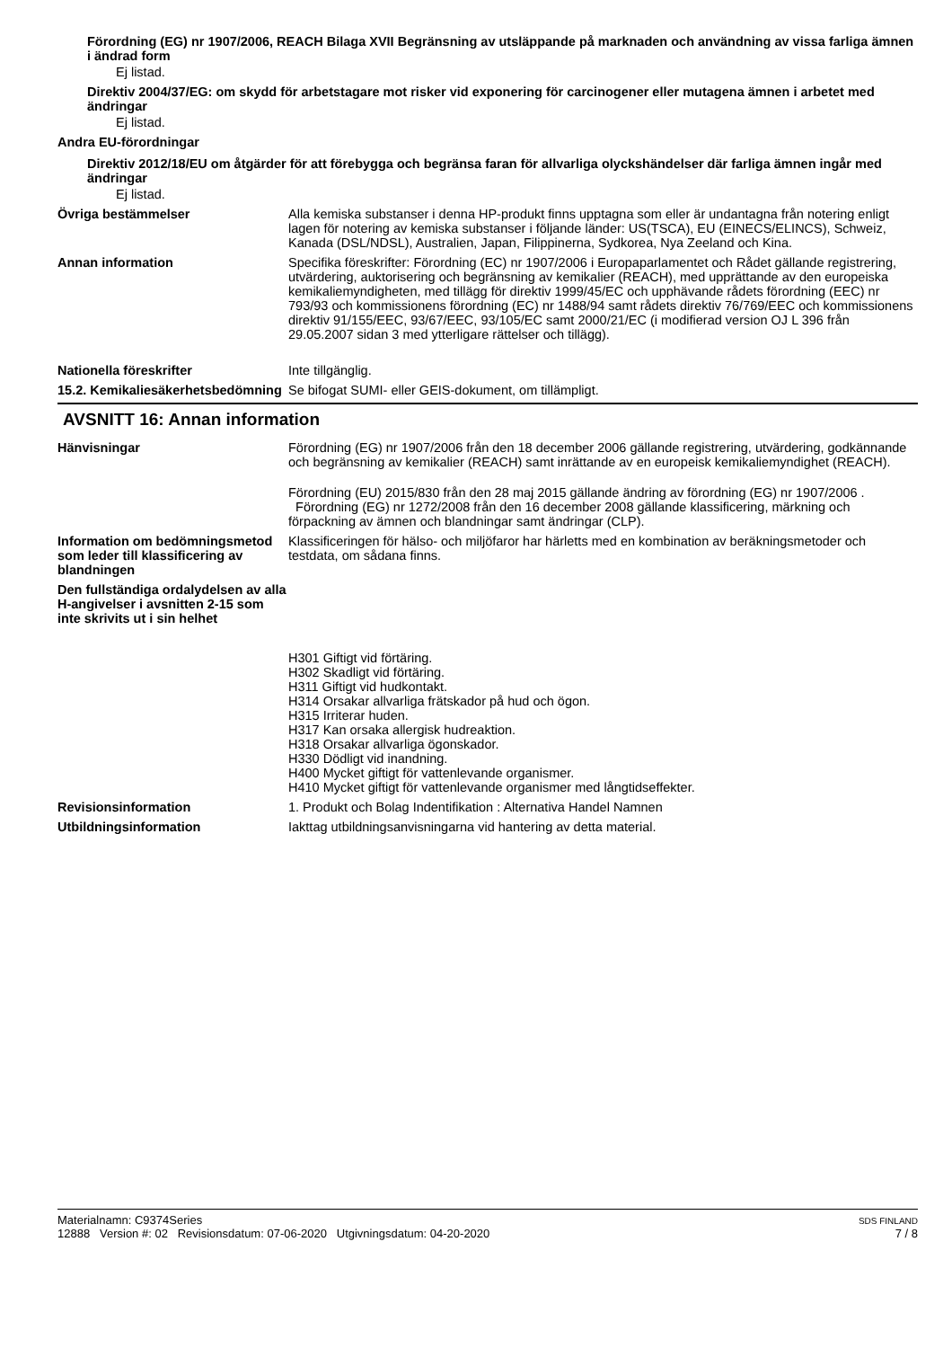Förordning (EG) nr 1907/2006, REACH Bilaga XVII Begränsning av utsläppande på marknaden och användning av vissa farliga ämnen i ändrad form
Ej listad.
Direktiv 2004/37/EG: om skydd för arbetstagare mot risker vid exponering för carcinogener eller mutagena ämnen i arbetet med ändringar
Ej listad.
Andra EU-förordningar
Direktiv 2012/18/EU om åtgärder för att förebygga och begränsa faran för allvarliga olyckshändelser där farliga ämnen ingår med ändringar
Ej listad.
Övriga bestämmelser Alla kemiska substanser i denna HP-produkt finns upptagna som eller är undantagna från notering enligt lagen för notering av kemiska substanser i följande länder: US(TSCA), EU (EINECS/ELINCS), Schweiz, Kanada (DSL/NDSL), Australien, Japan, Filippinerna, Sydkorea, Nya Zeeland och Kina.
Annan information Specifika föreskrifter: Förordning (EC) nr 1907/2006 i Europaparlamentet och Rådet gällande registrering, utvärdering, auktorisering och begränsning av kemikalier (REACH), med upprättande av den europeiska kemikaliemyndigheten, med tillägg för direktiv 1999/45/EC och upphävande rådets förordning (EEC) nr 793/93 och kommissionens förordning (EC) nr 1488/94 samt rådets direktiv 76/769/EEC och kommissionens direktiv 91/155/EEC, 93/67/EEC, 93/105/EC samt 2000/21/EC (i modifierad version OJ L 396 från 29.05.2007 sidan 3 med ytterligare rättelser och tillägg).
Nationella föreskrifter Inte tillgänglig.
15.2. Kemikaliesäkerhetsbedömning
Se bifogat SUMI- eller GEIS-dokument, om tillämpligt.
AVSNITT 16: Annan information
Hänvisningar Förordning (EG) nr 1907/2006 från den 18 december 2006 gällande registrering, utvärdering, godkännande och begränsning av kemikalier (REACH) samt inrättande av en europeisk kemikaliemyndighet (REACH).
Förordning (EU) 2015/830 från den 28 maj 2015 gällande ändring av förordning (EG) nr 1907/2006 .
Förordning (EG) nr 1272/2008 från den 16 december 2008 gällande klassificering, märkning och förpackning av ämnen och blandningar samt ändringar (CLP).
Information om bedömningsmetod som leder till klassificering av blandningen
Klassificeringen för hälso- och miljöfaror har härletts med en kombination av beräkningsmetoder och testdata, om sådana finns.
Den fullständiga ordalydelsen av alla H-angivelser i avsnitten 2-15 som inte skrivits ut i sin helhet
H301 Giftigt vid förtäring.
H302 Skadligt vid förtäring.
H311 Giftigt vid hudkontakt.
H314 Orsakar allvarliga frätskador på hud och ögon.
H315 Irriterar huden.
H317 Kan orsaka allergisk hudreaktion.
H318 Orsakar allvarliga ögonskador.
H330 Dödligt vid inandning.
H400 Mycket giftigt för vattenlevande organismer.
H410 Mycket giftigt för vattenlevande organismer med långtidseffekter.
Revisionsinformation 1. Produkt och Bolag Indentifikation : Alternativa Handel Namnen
Utbildningsinformation Iakttag utbildningsanvisningarna vid hantering av detta material.
Materialnamn: C9374Series
12888 Version #: 02 Revisionsdatum: 07-06-2020 Utgivningsdatum: 04-20-2020
SDS FINLAND
7 / 8